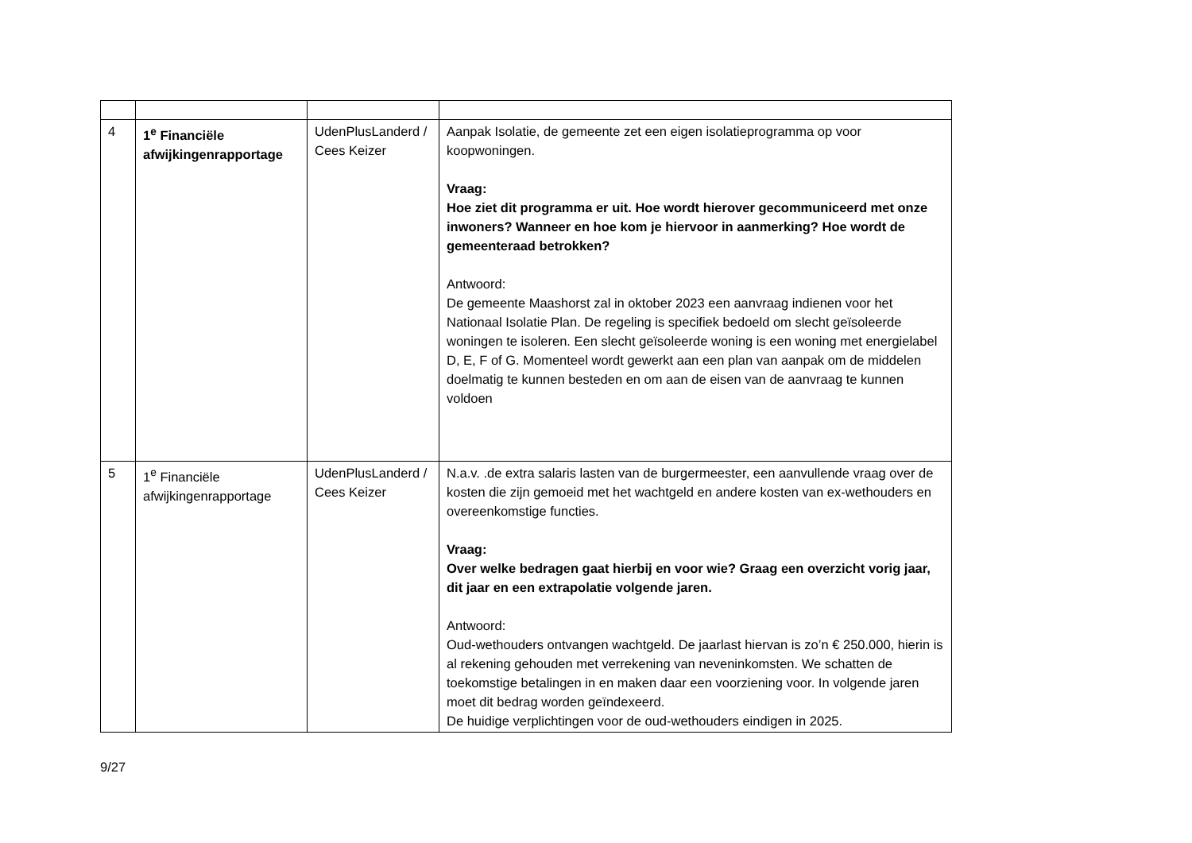| 4 | 1<sup>e</sup> Financiële afwijkingenrapportage | UdenPlusLanderd / Cees Keizer | Aanpak Isolatie, de gemeente zet een eigen isolatieprogramma op voor koopwoningen. Vraag: Hoe ziet dit programma er uit. Hoe wordt hierover gecommuniceerd met onze inwoners? Wanneer en hoe kom je hiervoor in aanmerking? Hoe wordt de gemeenteraad betrokken? Antwoord: De gemeente Maashorst zal in oktober 2023 een aanvraag indienen voor het Nationaal Isolatie Plan. De regeling is specifiek bedoeld om slecht geïsoleerde woningen te isoleren. Een slecht geïsoleerde woning is een woning met energielabel D, E, F of G. Momenteel wordt gewerkt aan een plan van aanpak om de middelen doelmatig te kunnen besteden en om aan de eisen van de aanvraag te kunnen voldoen |
| 5 | 1<sup>e</sup> Financiële afwijkingenrapportage | UdenPlusLanderd / Cees Keizer | N.a.v. .de extra salaris lasten van de burgermeester, een aanvullende vraag over de kosten die zijn gemoeid met het wachtgeld en andere kosten van ex-wethouders en overeenkomstige functies. Vraag: Over welke bedragen gaat hierbij en voor wie? Graag een overzicht vorig jaar, dit jaar en een extrapolatie volgende jaren. Antwoord: Oud-wethouders ontvangen wachtgeld. De jaarlast hiervan is zo’n € 250.000, hierin is al rekening gehouden met verrekening van neveninkomsten. We schatten de toekomstige betalingen in en maken daar een voorziening voor. In volgende jaren moet dit bedrag worden geïndexeerd. De huidige verplichtingen voor de oud-wethouders eindigen in 2025. |
9/27